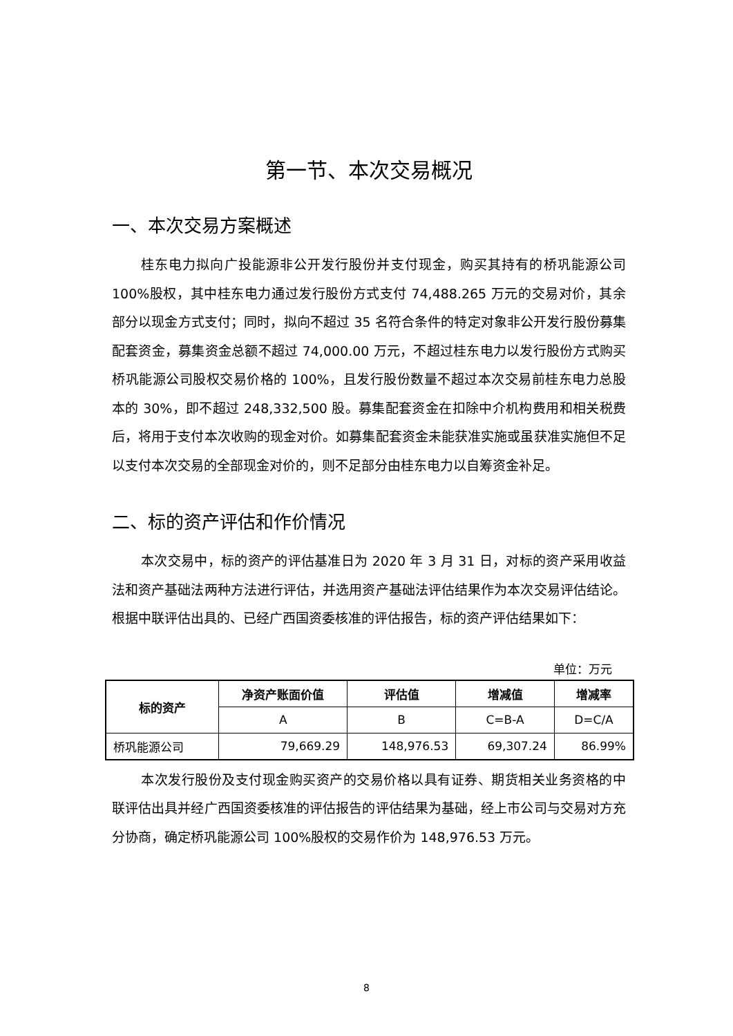第一节、本次交易概况
一、本次交易方案概述
桂东电力拟向广投能源非公开发行股份并支付现金，购买其持有的桥巩能源公司 100%股权，其中桂东电力通过发行股份方式支付 74,488.265 万元的交易对价，其余部分以现金方式支付；同时，拟向不超过 35 名符合条件的特定对象非公开发行股份募集配套资金，募集资金总额不超过 74,000.00 万元，不超过桂东电力以发行股份方式购买桥巩能源公司股权交易价格的 100%，且发行股份数量不超过本次交易前桂东电力总股本的 30%，即不超过 248,332,500 股。募集配套资金在扣除中介机构费用和相关税费后，将用于支付本次收购的现金对价。如募集配套资金未能获准实施或虽获准实施但不足以支付本次交易的全部现金对价的，则不足部分由桂东电力以自筹资金补足。
二、标的资产评估和作价情况
本次交易中，标的资产的评估基准日为 2020 年 3 月 31 日，对标的资产采用收益法和资产基础法两种方法进行评估，并选用资产基础法评估结果作为本次交易评估结论。根据中联评估出具的、已经广西国资委核准的评估报告，标的资产评估结果如下：
单位：万元
| 标的资产 | 净资产账面价值 | 评估值 | 增减值 | 增减率 |
| --- | --- | --- | --- | --- |
| | A | B | C=B-A | D=C/A |
| 桥巩能源公司 | 79,669.29 | 148,976.53 | 69,307.24 | 86.99% |
本次发行股份及支付现金购买资产的交易价格以具有证券、期货相关业务资格的中联评估出具并经广西国资委核准的评估报告的评估结果为基础，经上市公司与交易对方充分协商，确定桥巩能源公司 100%股权的交易作价为 148,976.53 万元。
8